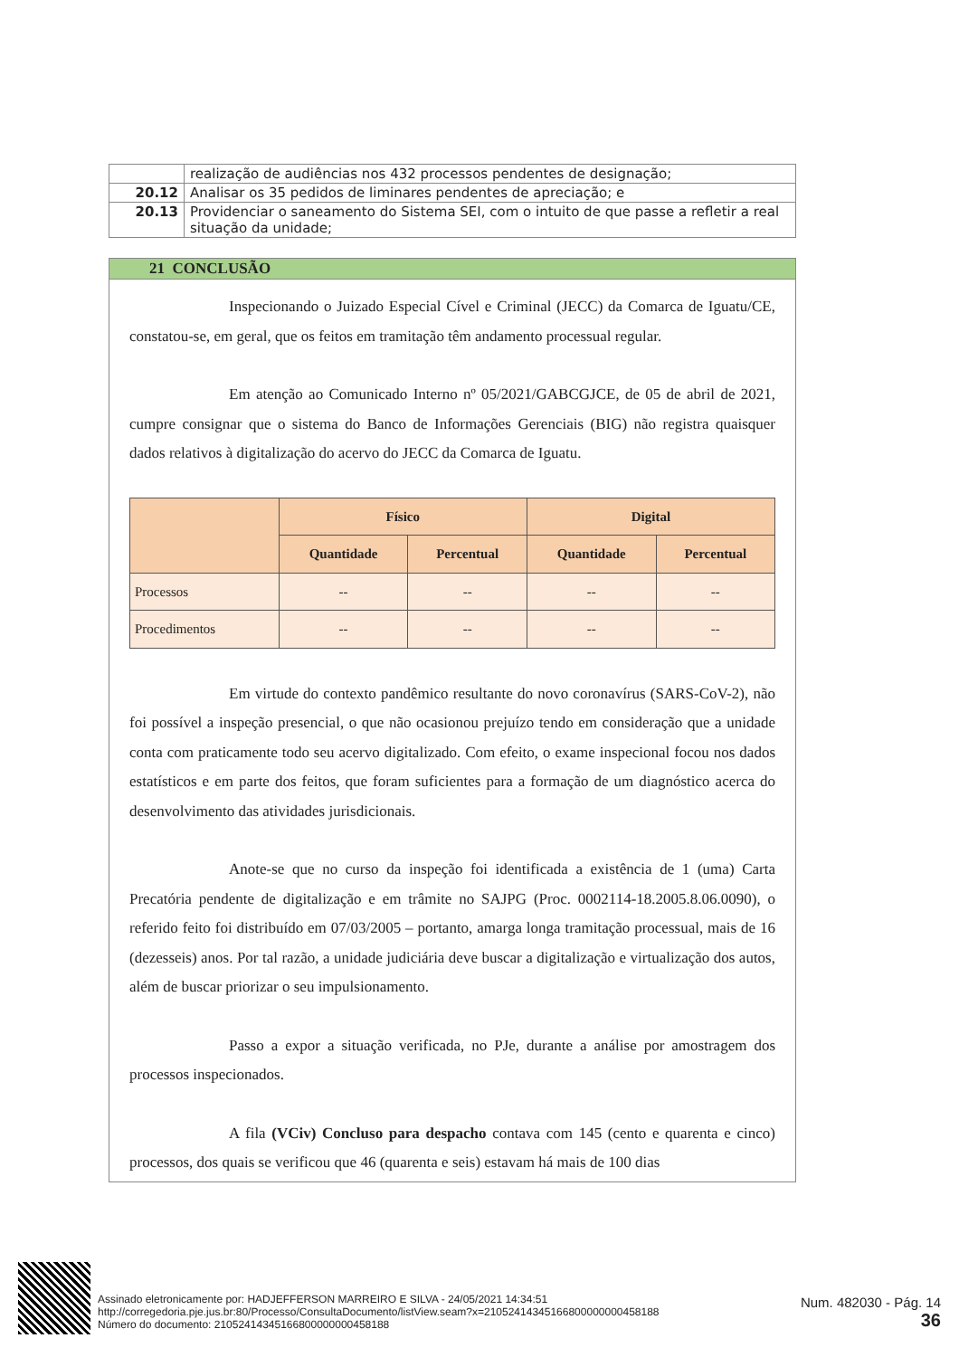| | realização de audiências nos 432 processos pendentes de designação; |
| 20.12 | Analisar os 35 pedidos de liminares pendentes de apreciação; e |
| 20.13 | Providenciar o saneamento do Sistema SEI, com o intuito de que passe a refletir a real situação da unidade; |
21 CONCLUSÃO
Inspecionando o Juizado Especial Cível e Criminal (JECC) da Comarca de Iguatu/CE, constatou-se, em geral, que os feitos em tramitação têm andamento processual regular.
Em atenção ao Comunicado Interno nº 05/2021/GABCGJCE, de 05 de abril de 2021, cumpre consignar que o sistema do Banco de Informações Gerenciais (BIG) não registra quaisquer dados relativos à digitalização do acervo do JECC da Comarca de Iguatu.
| | Físico | | Digital | |
| --- | --- | --- | --- | --- |
| | Quantidade | Percentual | Quantidade | Percentual |
| Processos | -- | -- | -- | -- |
| Procedimentos | -- | -- | -- | -- |
Em virtude do contexto pandêmico resultante do novo coronavírus (SARS-CoV-2), não foi possível a inspeção presencial, o que não ocasionou prejuízo tendo em consideração que a unidade conta com praticamente todo seu acervo digitalizado. Com efeito, o exame inspecional focou nos dados estatísticos e em parte dos feitos, que foram suficientes para a formação de um diagnóstico acerca do desenvolvimento das atividades jurisdicionais.
Anote-se que no curso da inspeção foi identificada a existência de 1 (uma) Carta Precatória pendente de digitalização e em trâmite no SAJPG (Proc. 0002114-18.2005.8.06.0090), o referido feito foi distribuído em 07/03/2005 – portanto, amarga longa tramitação processual, mais de 16 (dezesseis) anos. Por tal razão, a unidade judiciária deve buscar a digitalização e virtualização dos autos, além de buscar priorizar o seu impulsionamento.
Passo a expor a situação verificada, no PJe, durante a análise por amostragem dos processos inspecionados.
A fila (VCiv) Concluso para despacho contava com 145 (cento e quarenta e cinco) processos, dos quais se verificou que 46 (quarenta e seis) estavam há mais de 100 dias
Assinado eletronicamente por: HADJEFFERSON MARREIRO E SILVA - 24/05/2021 14:34:51
http://corregedoria.pje.jus.br:80/Processo/ConsultaDocumento/listView.seam?x=21052414345166800000000458188
Número do documento: 21052414345166800000000458188
Num. 482030 - Pág. 14
36